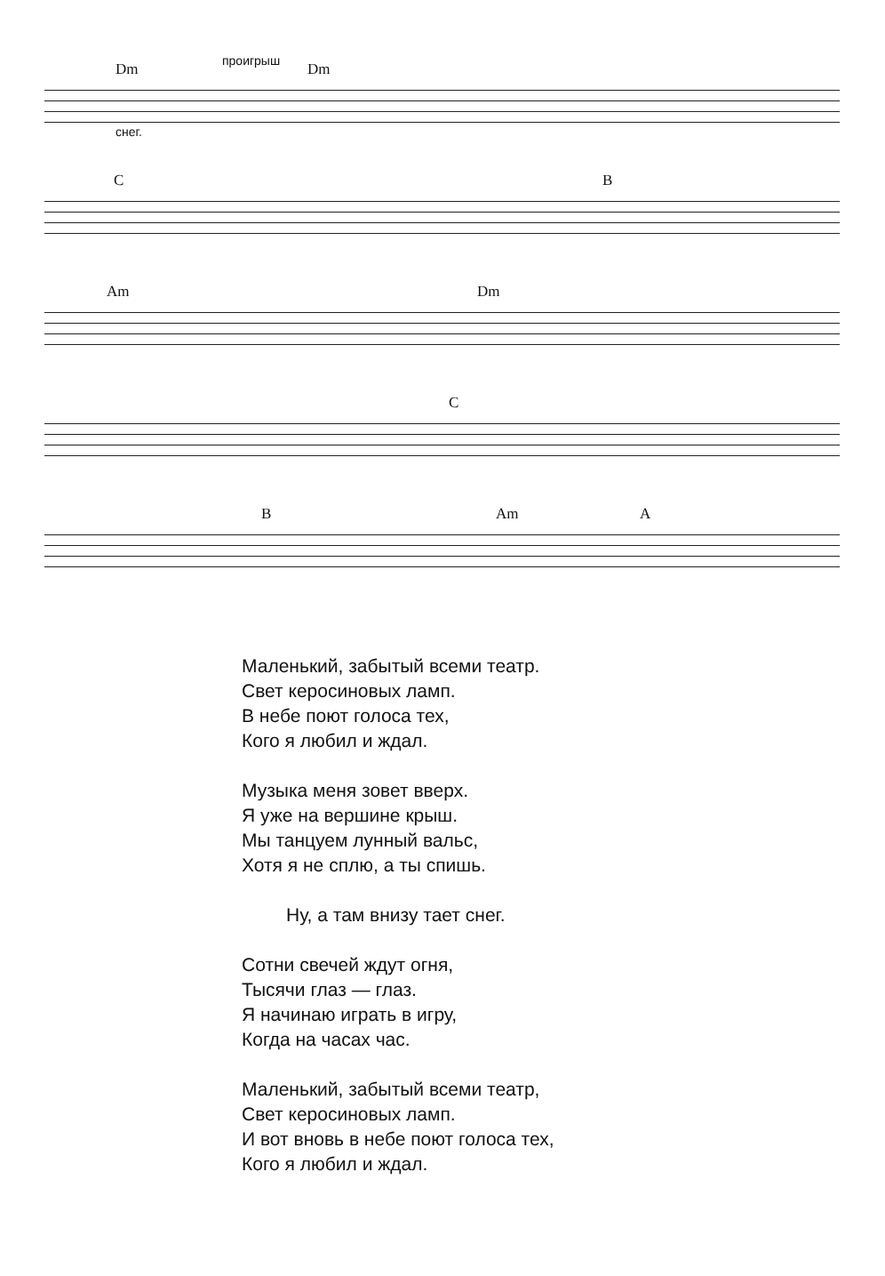Dm проигрыш Dm
снег.
C B
Am Dm
C
B Am A
Маленький, забытый всеми театр.
Свет керосиновых ламп.
В небе поют голоса тех,
Кого я любил и ждал.
Музыка меня зовет вверх.
Я уже на вершине крыш.
Мы танцуем лунный вальс,
Хотя я не сплю, а ты спишь.
Ну, а там внизу тает снег.
Сотни свечей ждут огня,
Тысячи глаз — глаз.
Я начинаю играть в игру,
Когда на часах час.
Маленький, забытый всеми театр,
Свет керосиновых ламп.
И вот вновь в небе поют голоса тех,
Кого я любил и ждал.